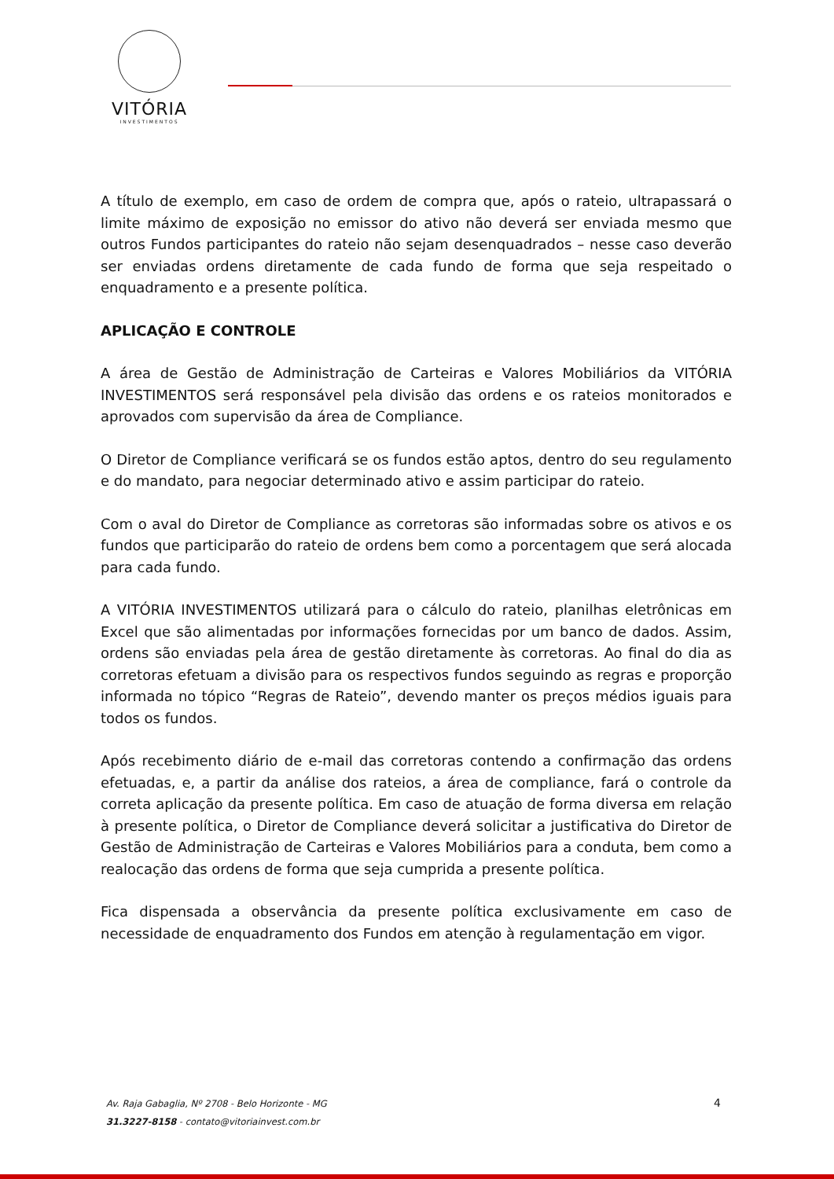VITÓRIA
INVESTIMENTOS
A título de exemplo, em caso de ordem de compra que, após o rateio, ultrapassará o limite máximo de exposição no emissor do ativo não deverá ser enviada mesmo que outros Fundos participantes do rateio não sejam desenquadrados – nesse caso deverão ser enviadas ordens diretamente de cada fundo de forma que seja respeitado o enquadramento e a presente política.
APLICAÇÃO E CONTROLE
A área de Gestão de Administração de Carteiras e Valores Mobiliários da VITÓRIA INVESTIMENTOS será responsável pela divisão das ordens e os rateios monitorados e aprovados com supervisão da área de Compliance.
O Diretor de Compliance verificará se os fundos estão aptos, dentro do seu regulamento e do mandato, para negociar determinado ativo e assim participar do rateio.
Com o aval do Diretor de Compliance as corretoras são informadas sobre os ativos e os fundos que participarão do rateio de ordens bem como a porcentagem que será alocada para cada fundo.
A VITÓRIA INVESTIMENTOS utilizará para o cálculo do rateio, planilhas eletrônicas em Excel que são alimentadas por informações fornecidas por um banco de dados. Assim, ordens são enviadas pela área de gestão diretamente às corretoras. Ao final do dia as corretoras efetuam a divisão para os respectivos fundos seguindo as regras e proporção informada no tópico “Regras de Rateio”, devendo manter os preços médios iguais para todos os fundos.
Após recebimento diário de e-mail das corretoras contendo a confirmação das ordens efetuadas, e, a partir da análise dos rateios, a área de compliance, fará o controle da correta aplicação da presente política. Em caso de atuação de forma diversa em relação à presente política, o Diretor de Compliance deverá solicitar a justificativa do Diretor de Gestão de Administração de Carteiras e Valores Mobiliários para a conduta, bem como a realocação das ordens de forma que seja cumprida a presente política.
Fica dispensada a observância da presente política exclusivamente em caso de necessidade de enquadramento dos Fundos em atenção à regulamentação em vigor.
Av. Raja Gabaglia, Nº 2708 - Belo Horizonte - MG
31.3227-8158 - contato@vitoriainvest.com.br
4